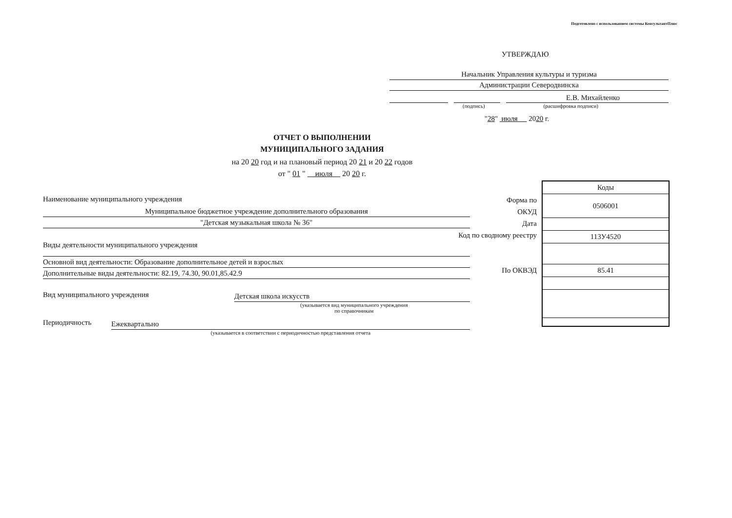Подготовлено с использованием системы КонсультантПлюс
УТВЕРЖДАЮ
Начальник Управления культуры и туризма
Администрации Северодвинска
Е.В. Михайленко
(подпись) (расшифровка подписи)
"28" июля 2020 г.
ОТЧЕТ О ВЫПОЛНЕНИИ
МУНИЦИПАЛЬНОГО ЗАДАНИЯ
на 20 20 год и на плановый период 20 21 и 20 22 годов
от " 01 " июля 20 20 г.
Форма по
ОКУД
Дата
Код по сводному реестру
По ОКВЭД
| Коды |
| 0506001 |
| 113У4520 |
| 85.41 |
Наименование муниципального учреждения
Муниципальное бюджетное учреждение дополнительного образования
"Детская музыкальная школа № 36"
Виды деятельности муниципального учреждения
Основной вид деятельности: Образование дополнительное детей и взрослых
Дополнительные виды деятельности: 82.19, 74.30, 90.01,85.42.9
Вид муниципального учреждения Детская школа искусств
(указывается вид муниципального учреждения
по справочникам
Периодичность Ежеквартально
(указывается в соответствии с периодичностью представления отчета